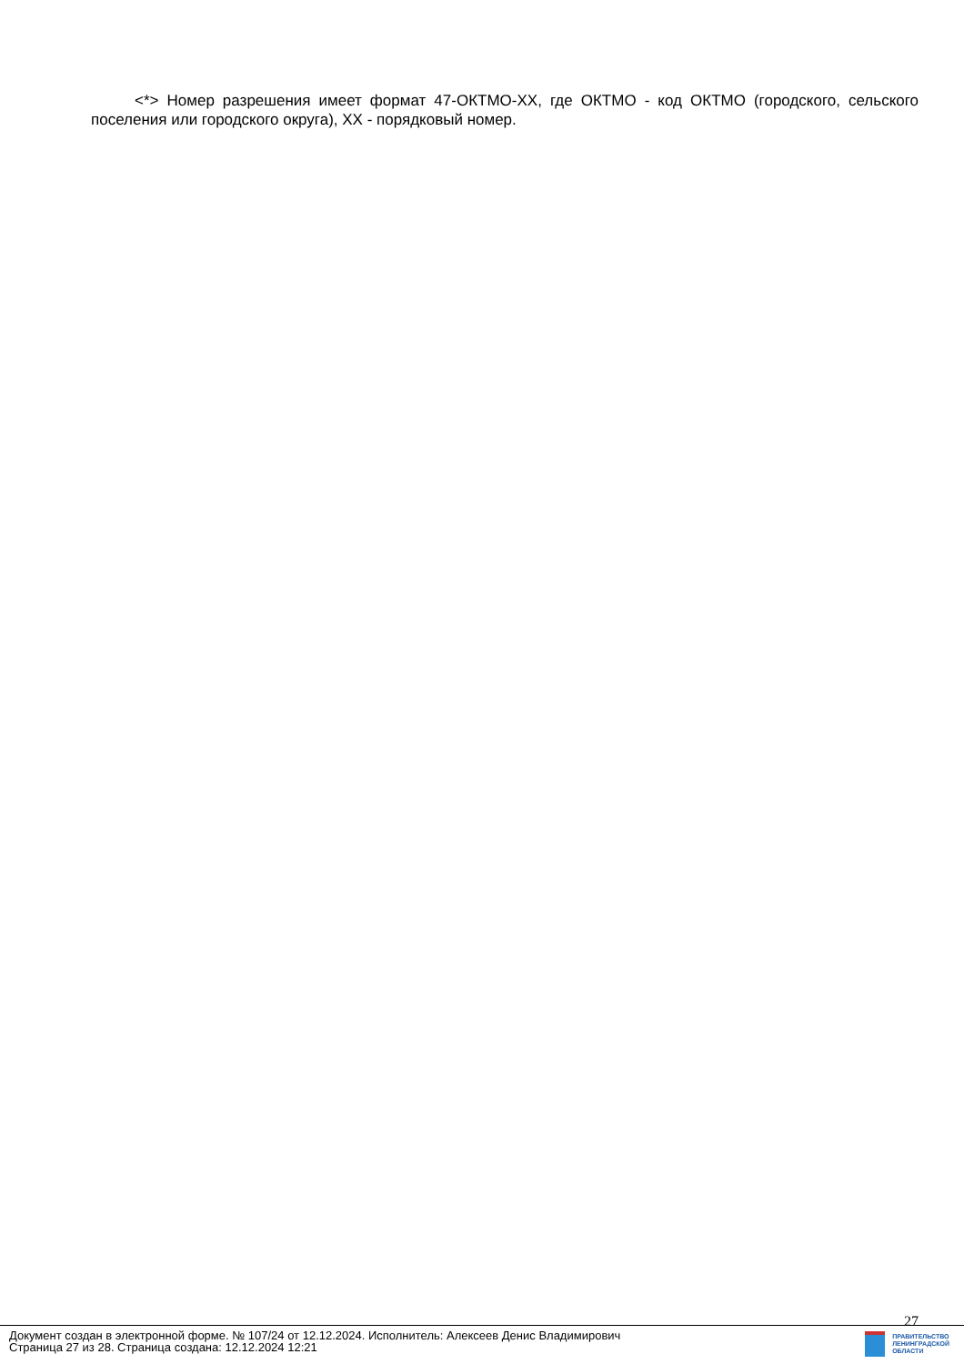<*> Номер разрешения имеет формат 47-ОКТМО-XX, где ОКТМО - код ОКТМО (городского, сельского поселения или городского округа), XX - порядковый номер.
27
Документ создан в электронной форме. № 107/24 от 12.12.2024. Исполнитель: Алексеев Денис Владимирович
Страница 27 из 28. Страница создана: 12.12.2024 12:21
ПРАВИТЕЛЬСТВО
ЛЕНИНГРАДСКОЙ
ОБЛАСТИ